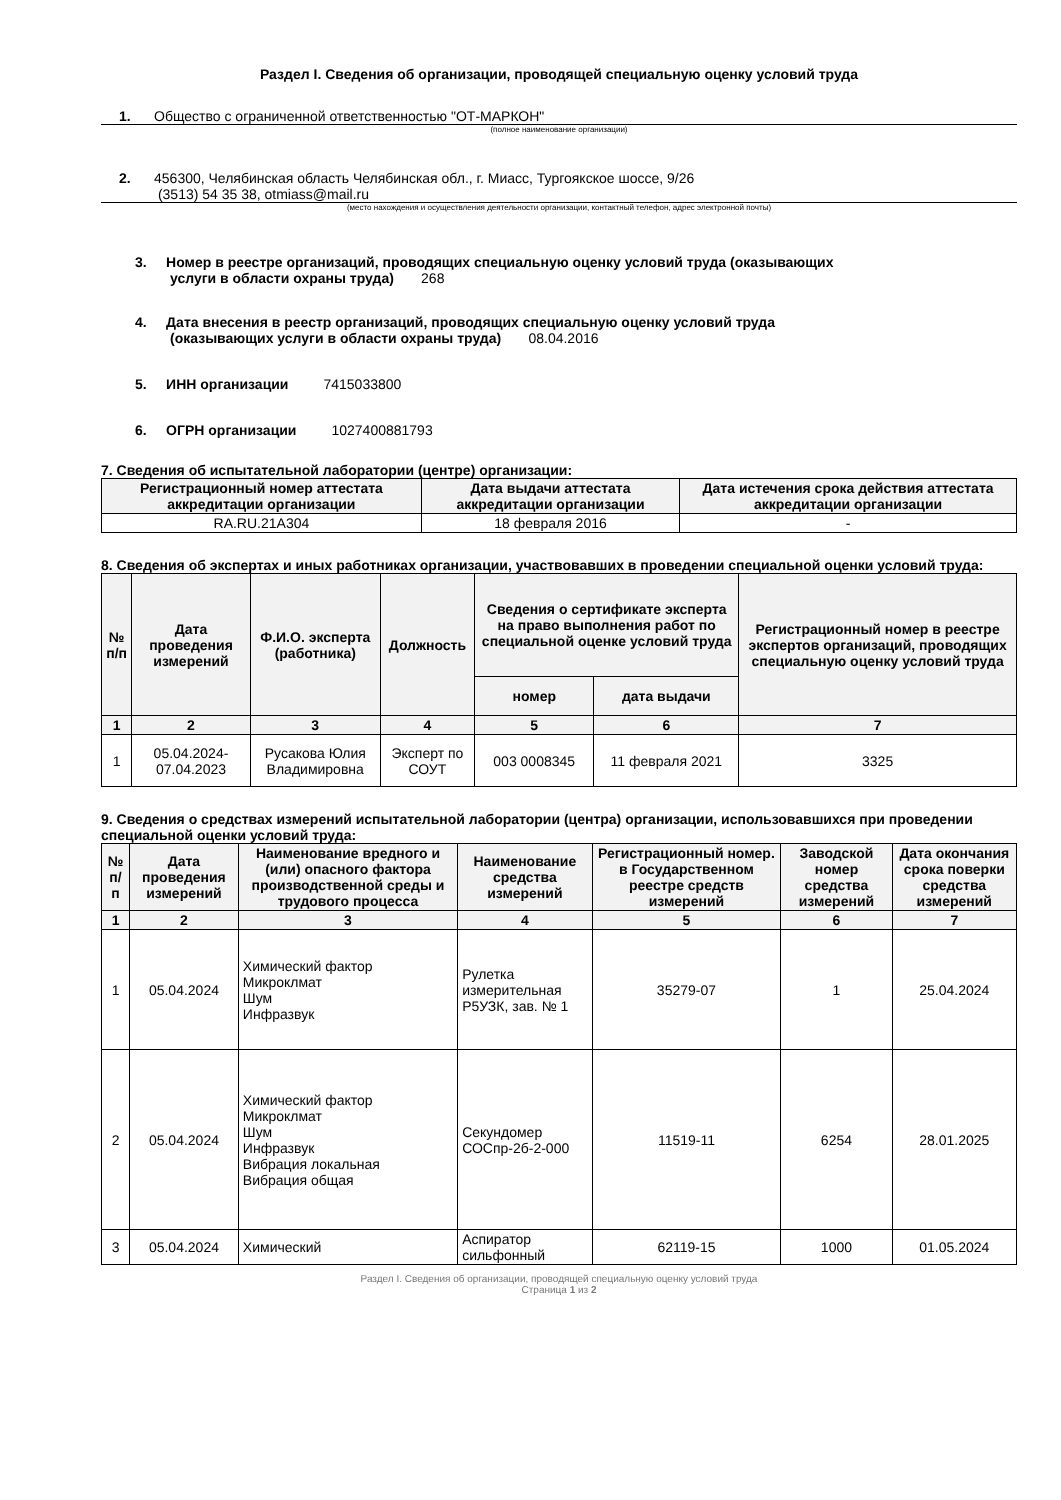Раздел I. Сведения об организации, проводящей специальную оценку условий труда
1. Общество с ограниченной ответственностью "ОТ-МАРКОН"
(полное наименование организации)
2. 456300, Челябинская область Челябинская обл., г. Миасс, Тургоякское шоссе, 9/26
(3513) 54 35 38, otmiass@mail.ru
(место нахождения и осуществления деятельности организации, контактный телефон, адрес электронной почты)
3. Номер в реестре организаций, проводящих специальную оценку условий труда (оказывающих
услуги в области охраны труда) 268
4. Дата внесения в реестр организаций, проводящих специальную оценку условий труда
(оказывающих услуги в области охраны труда) 08.04.2016
5. ИНН организации 7415033800
6. ОГРН организации 1027400881793
7. Сведения об испытательной лаборатории (центре) организации:
| Регистрационный номер аттестата аккредитации организации | Дата выдачи аттестата аккредитации организации | Дата истечения срока действия аттестата аккредитации организации |
| --- | --- | --- |
| RA.RU.21A304 | 18 февраля 2016 | - |
8. Сведения об экспертах и иных работниках организации, участвовавших в проведении специальной оценки условий труда:
| № п/п | Дата проведения измерений | Ф.И.О. эксперта (работника) | Должность | Сведения о сертификате эксперта на право выполнения работ по специальной оценке условий труда | | Регистрационный номер в реестре экспертов организаций, проводящих специальную оценку условий труда |
| --- | --- | --- | --- | --- | --- | --- |
| | | | | номер | дата выдачи | |
| 1 | 2 | 3 | 4 | 5 | 6 | 7 |
| 1 | 05.04.2024-07.04.2023 | Русакова Юлия Владимировна | Эксперт по СОУТ | 003 0008345 | 11 февраля 2021 | 3325 |
9. Сведения о средствах измерений испытательной лаборатории (центра) организации, использовавшихся при проведении специальной оценки условий труда:
| № п/п | Дата проведения измерений | Наименование вредного и (или) опасного фактора производственной среды и трудового процесса | Наименование средства измерений | Регистрационный номер. в Государственном реестре средств измерений | Заводской номер средства измерений | Дата окончания срока поверки средства измерений |
| --- | --- | --- | --- | --- | --- | --- |
| 1 | 2 | 3 | 4 | 5 | 6 | 7 |
| 1 | 05.04.2024 | Химический фактор Микроклмат Шум Инфразвук | Рулетка измерительная Р5УЗК, зав. № 1 | 35279-07 | 1 | 25.04.2024 |
| 2 | 05.04.2024 | Химический фактор Микроклмат Шум Инфразвук Вибрация локальная Вибрация общая | Секундомер СОСпр-2б-2-000 | 11519-11 | 6254 | 28.01.2025 |
| 3 | 05.04.2024 | Химический | Аспиратор сильфонный | 62119-15 | 1000 | 01.05.2024 |
Раздел I. Сведения об организации, проводящей специальную оценку условий труда
Страница 1 из 2